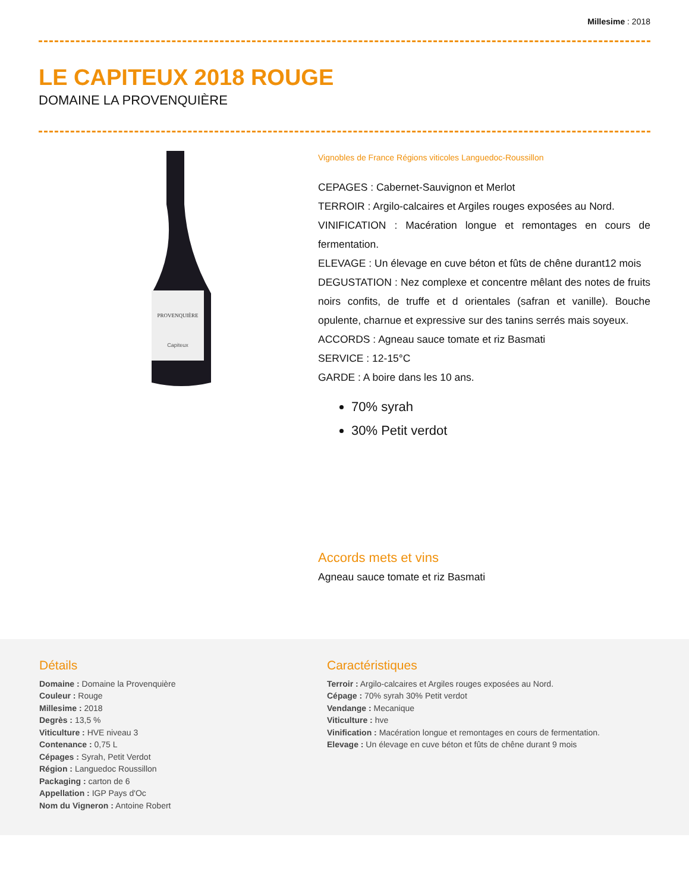Millesime : 2018
LE CAPITEUX 2018 ROUGE
DOMAINE LA PROVENQUIÈRE
PROVENQUIÈRE
Capiteux
Vignobles de France Régions viticoles Languedoc-Roussillon
CEPAGES : Cabernet-Sauvignon et Merlot
TERROIR : Argilo-calcaires et Argiles rouges exposées au Nord.
VINIFICATION : Macération longue et remontages en cours de fermentation.
ELEVAGE : Un élevage en cuve béton et fûts de chêne durant12 mois
DEGUSTATION : Nez complexe et concentre mêlant des notes de fruits noirs confits, de truffe et d orientales (safran et vanille). Bouche opulente, charnue et expressive sur des tanins serrés mais soyeux.
ACCORDS : Agneau sauce tomate et riz Basmati
SERVICE : 12-15°C
GARDE : A boire dans les 10 ans.
70% syrah
30% Petit verdot
Accords mets et vins
Agneau sauce tomate et riz Basmati
Détails
Domaine : Domaine la Provenquière
Couleur : Rouge
Millesime : 2018
Degrès : 13,5 %
Viticulture : HVE niveau 3
Contenance : 0,75 L
Cépages : Syrah, Petit Verdot
Région : Languedoc Roussillon
Packaging : carton de 6
Appellation : IGP Pays d'Oc
Nom du Vigneron : Antoine Robert
Caractéristiques
Terroir : Argilo-calcaires et Argiles rouges exposées au Nord.
Cépage : 70% syrah 30% Petit verdot
Vendange : Mecanique
Viticulture : hve
Vinification : Macération longue et remontages en cours de fermentation.
Elevage : Un élevage en cuve béton et fûts de chêne durant 9 mois